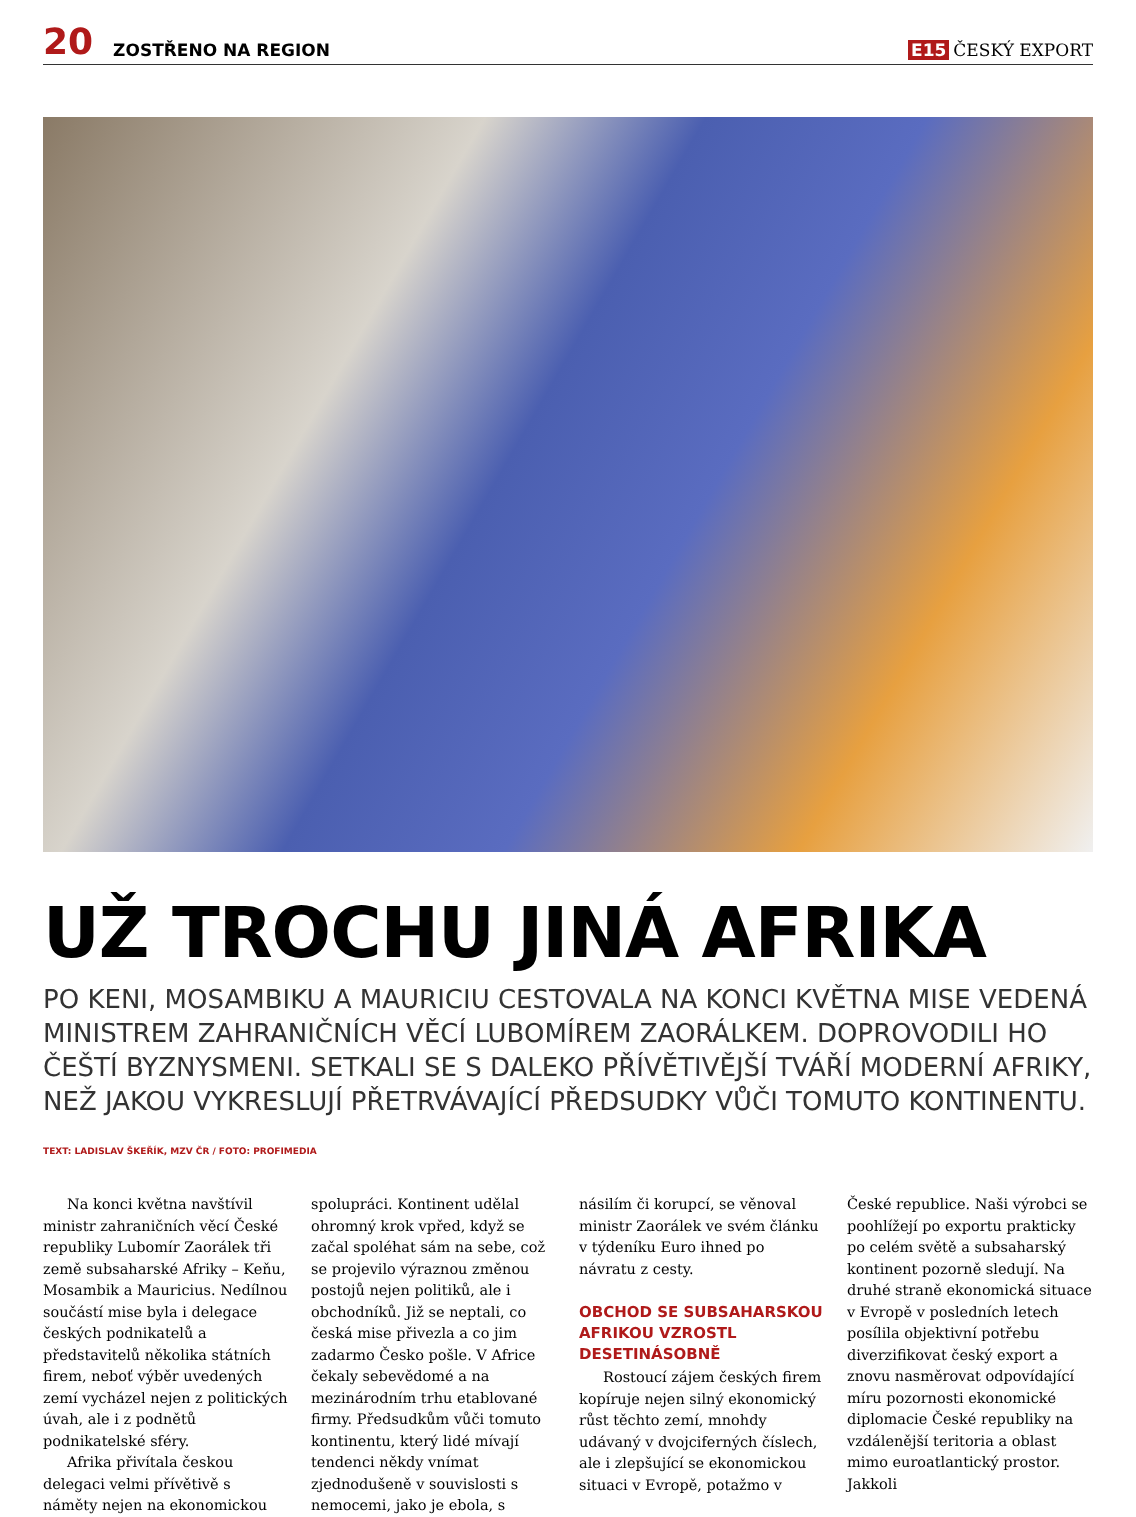20 ZOSTŘENO NA REGION E15 ČESKÝ EXPORT
UŽ TROCHU JINÁ AFRIKA
PO KENI, MOSAMBIKU A MAURICIU CESTOVALA NA KONCI KVĚTNA MISE VEDENÁ MINISTREM ZAHRANIČNÍCH VĚCÍ LUBOMÍREM ZAORÁLKEM. DOPROVODILI HO ČEŠTÍ BYZNYSMENI. SETKALI SE S DALEKO PŘÍVĚTIVĚJŠÍ TVÁŘÍ MODERNÍ AFRIKY, NEŽ JAKOU VYKRESLUJÍ PŘETRVÁVAJÍCÍ PŘEDSUDKY VŮČI TOMUTO KONTINENTU.
TEXT: LADISLAV ŠKEŘÍK, MZV ČR / FOTO: PROFIMEDIA
Na konci května navštívil ministr zahraničních věcí České republiky Lubomír Zaorálek tři země subsaharské Afriky – Keňu, Mosambik a Mauricius. Nedílnou součástí mise byla i delegace českých podnikatelů a představitelů několika státních firem, neboť výběr uvedených zemí vycházel nejen z politických úvah, ale i z podnětů podnikatelské sféry.
Afrika přivítala českou delegaci velmi přívětivě s náměty nejen na ekonomickou spolupráci. Kontinent udělal ohromný krok vpřed, když se začal spoléhat sám na sebe, což se projevilo výraznou změnou postojů nejen politiků, ale i obchodníků. Již se neptali, co česká mise přivezla a co jim zadarmo Česko pošle. V Africe čekaly sebevědomé a na mezinárodním trhu etablované firmy. Předsudkům vůči tomuto kontinentu, který lidé mívají tendenci někdy vnímat zjednodušeně v souvislosti s nemocemi, jako je ebola, s násilím či korupcí, se věnoval ministr Zaorálek ve svém článku v týdeníku Euro ihned po návratu z cesty.
OBCHOD SE SUBSAHARSKOU AFRIKOU VZROSTL DESETINÁSOBNĚ
Rostoucí zájem českých firem kopíruje nejen silný ekonomický růst těchto zemí, mnohdy udávaný v dvojciferných číslech, ale i zlepšující se ekonomickou situaci v Evropě, potažmo v České republice. Naši výrobci se poohlížejí po exportu prakticky po celém světě a subsaharský kontinent pozorně sledují. Na druhé straně ekonomická situace v Evropě v posledních letech posílila objektivní potřebu diverzifikovat český export a znovu nasměrovat odpovídající míru pozornosti ekonomické diplomacie České republiky na vzdálenější teritoria a oblast mimo euroatlantický prostor. Jakkoli